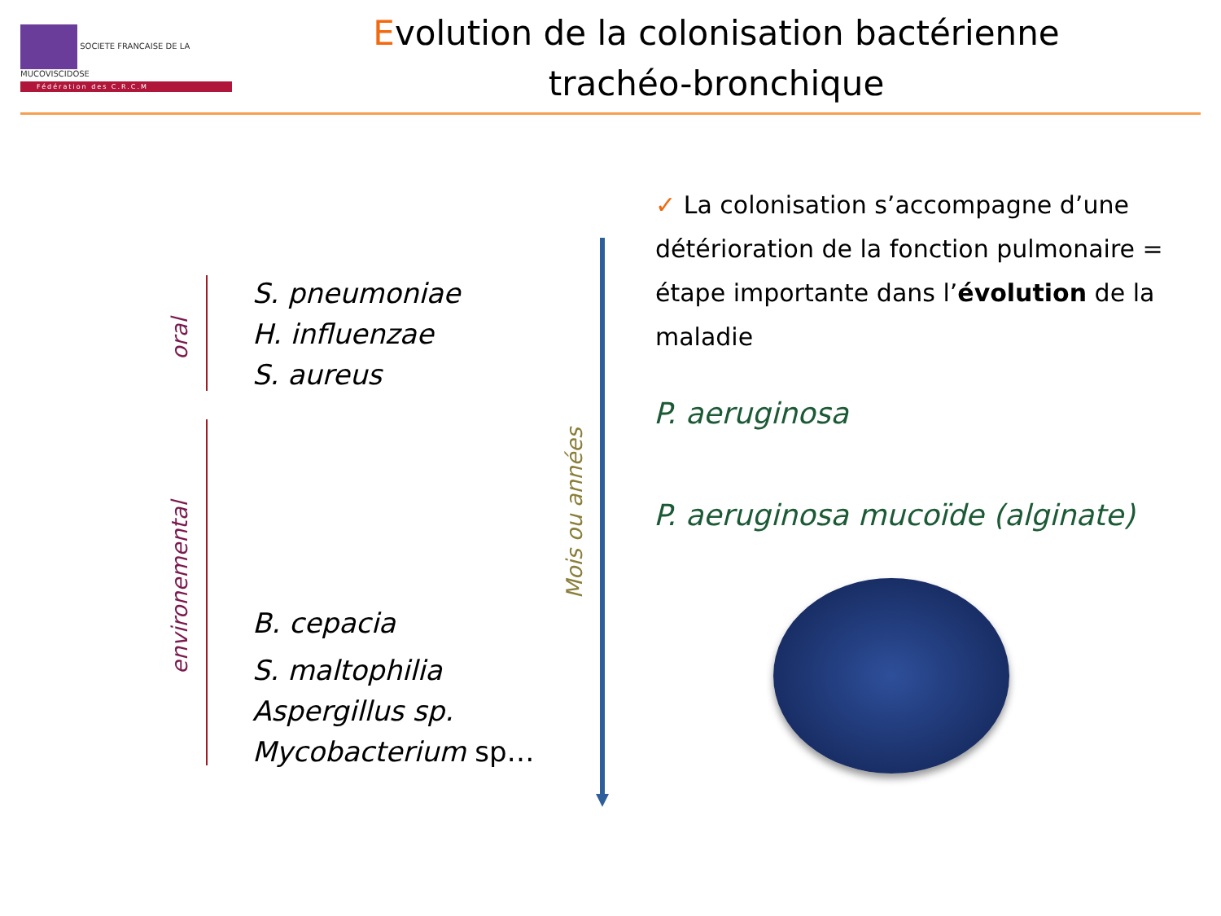SOCIETE FRANCAISE DE LA MUCOVISCIDOSE
Fédération des C.R.C.M
Evolution de la colonisation bactérienne
trachéo-bronchique
oral
environemental
S. pneumoniae
H. influenzae
S. aureus
B. cepacia
S. maltophilia
Aspergillus sp.
Mycobacterium sp…
Mois ou années
✓ La colonisation s’accompagne d’une détérioration de la fonction pulmonaire = étape importante dans l’évolution de la maladie
P. aeruginosa
P. aeruginosa mucoïde (alginate)